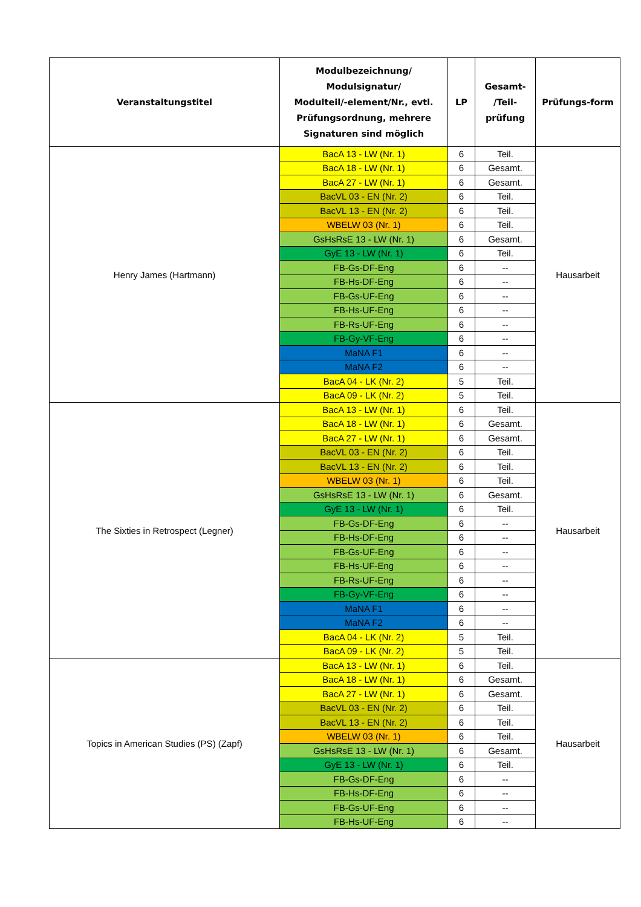| Veranstaltungstitel | Modulbezeichnung/ Modulsignatur/ Modulteil/-element/Nr., evtl. Prüfungsordnung, mehrere Signaturen sind möglich | LP | Gesamt- /Teil- prüfung | Prüfungs-form |
| --- | --- | --- | --- | --- |
| Henry James (Hartmann) | BacA 13 - LW (Nr. 1) | 6 | Teil. | Hausarbeit |
| | BacA 18 - LW (Nr. 1) | 6 | Gesamt. | |
| | BacA 27 - LW (Nr. 1) | 6 | Gesamt. | |
| | BacVL 03 - EN (Nr. 2) | 6 | Teil. | |
| | BacVL 13 - EN (Nr. 2) | 6 | Teil. | |
| | WBELW 03 (Nr. 1) | 6 | Teil. | |
| | GsHsRsE 13 - LW (Nr. 1) | 6 | Gesamt. | |
| | GyE 13 - LW (Nr. 1) | 6 | Teil. | |
| | FB-Gs-DF-Eng | 6 | -- | |
| | FB-Hs-DF-Eng | 6 | -- | |
| | FB-Gs-UF-Eng | 6 | -- | |
| | FB-Hs-UF-Eng | 6 | -- | |
| | FB-Rs-UF-Eng | 6 | -- | |
| | FB-Gy-VF-Eng | 6 | -- | |
| | MaNA F1 | 6 | -- | |
| | MaNA F2 | 6 | -- | |
| | BacA 04 - LK (Nr. 2) | 5 | Teil. | |
| | BacA 09 - LK (Nr. 2) | 5 | Teil. | |
| The Sixties in Retrospect (Legner) | BacA 13 - LW (Nr. 1) | 6 | Teil. | Hausarbeit |
| | BacA 18 - LW (Nr. 1) | 6 | Gesamt. | |
| | BacA 27 - LW (Nr. 1) | 6 | Gesamt. | |
| | BacVL 03 - EN (Nr. 2) | 6 | Teil. | |
| | BacVL 13 - EN (Nr. 2) | 6 | Teil. | |
| | WBELW 03 (Nr. 1) | 6 | Teil. | |
| | GsHsRsE 13 - LW (Nr. 1) | 6 | Gesamt. | |
| | GyE 13 - LW (Nr. 1) | 6 | Teil. | |
| | FB-Gs-DF-Eng | 6 | -- | |
| | FB-Hs-DF-Eng | 6 | -- | |
| | FB-Gs-UF-Eng | 6 | -- | |
| | FB-Hs-UF-Eng | 6 | -- | |
| | FB-Rs-UF-Eng | 6 | -- | |
| | FB-Gy-VF-Eng | 6 | -- | |
| | MaNA F1 | 6 | -- | |
| | MaNA F2 | 6 | -- | |
| | BacA 04 - LK (Nr. 2) | 5 | Teil. | |
| | BacA 09 - LK (Nr. 2) | 5 | Teil. | |
| Topics in American Studies (PS) (Zapf) | BacA 13 - LW (Nr. 1) | 6 | Teil. | Hausarbeit |
| | BacA 18 - LW (Nr. 1) | 6 | Gesamt. | |
| | BacA 27 - LW (Nr. 1) | 6 | Gesamt. | |
| | BacVL 03 - EN (Nr. 2) | 6 | Teil. | |
| | BacVL 13 - EN (Nr. 2) | 6 | Teil. | |
| | WBELW 03 (Nr. 1) | 6 | Teil. | |
| | GsHsRsE 13 - LW (Nr. 1) | 6 | Gesamt. | |
| | GyE 13 - LW (Nr. 1) | 6 | Teil. | |
| | FB-Gs-DF-Eng | 6 | -- | |
| | FB-Hs-DF-Eng | 6 | -- | |
| | FB-Gs-UF-Eng | 6 | -- | |
| | FB-Hs-UF-Eng | 6 | -- | |